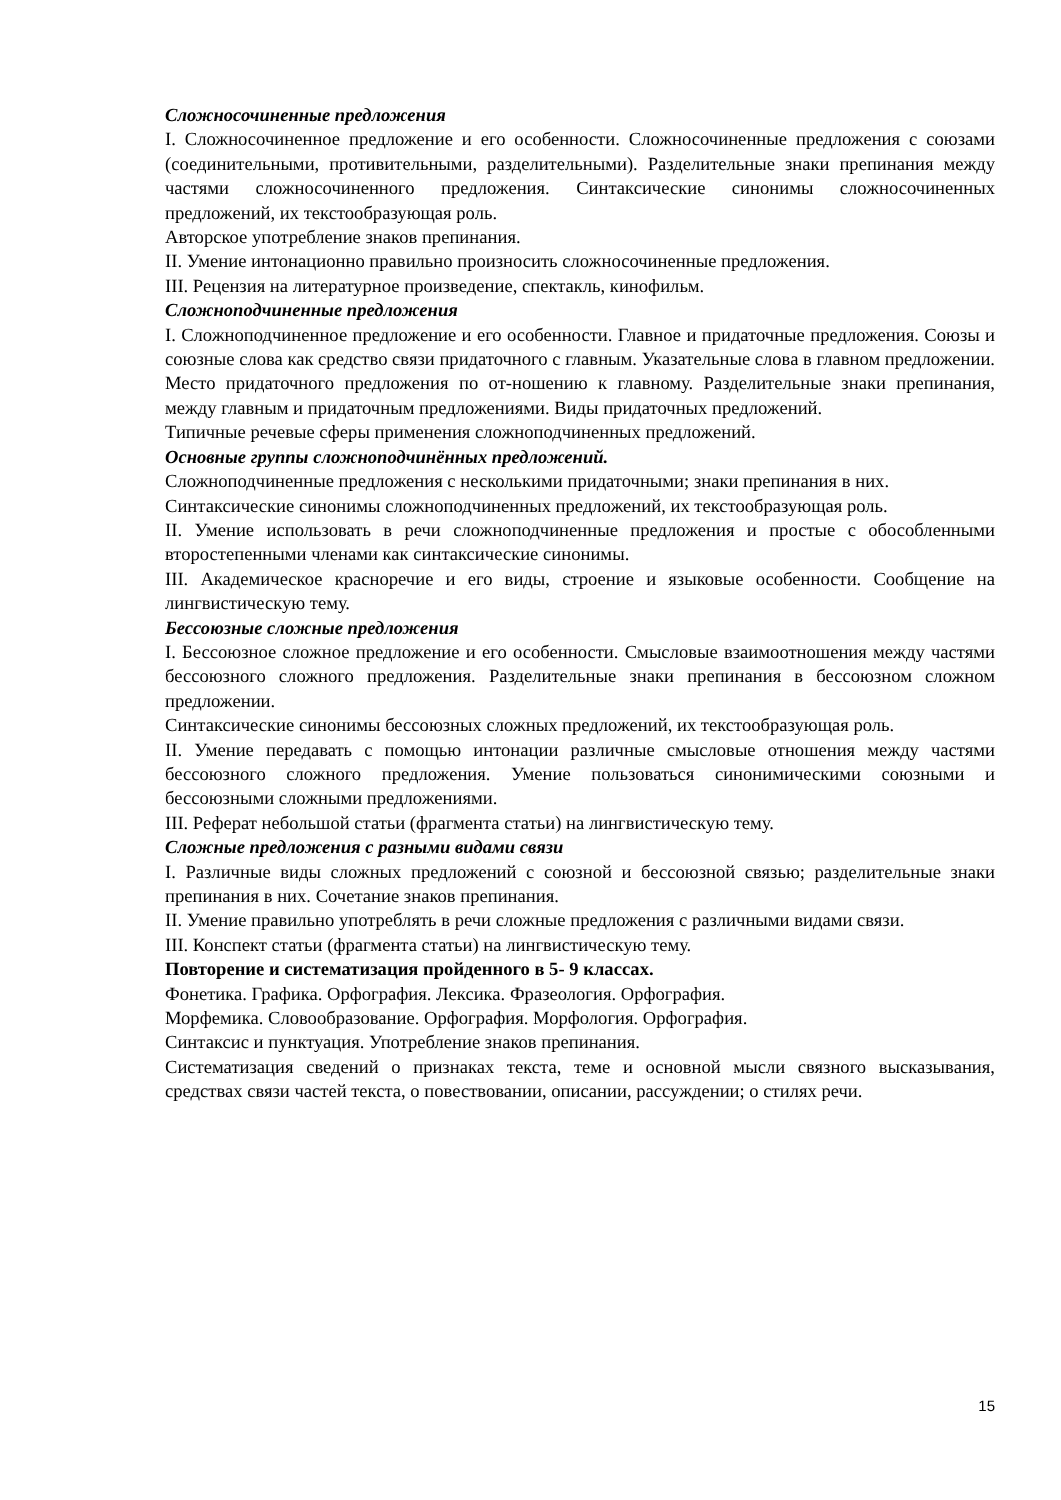Сложносочиненные предложения
I. Сложносочиненное предложение и его особенности. Сложносочиненные предложения с союзами (соединительными, противительными, разделительными). Разделительные знаки препинания между частями сложносочиненного предложения. Синтаксические синонимы сложносочиненных предложений, их текстообразующая роль.
Авторское употребление знаков препинания.
II. Умение интонационно правильно произносить сложносочиненные предложения.
III. Рецензия на литературное произведение, спектакль, кинофильм.
Сложноподчиненные предложения
I. Сложноподчиненное предложение и его особенности. Главное и придаточные предложения. Союзы и союзные слова как средство связи придаточного с главным. Указательные слова в главном предложении. Место придаточного предложения по от-ношению к главному. Разделительные знаки препинания, между главным и придаточным предложениями. Виды придаточных предложений.
Типичные речевые сферы применения сложноподчиненных предложений.
Основные группы сложноподчинённых предложений.
Сложноподчиненные предложения с несколькими придаточными; знаки препинания в них.
Синтаксические синонимы сложноподчиненных предложений, их текстообразующая роль.
II. Умение использовать в речи сложноподчиненные предложения и простые с обособленными второстепенными членами как синтаксические синонимы.
III. Академическое красноречие и его виды, строение и языковые особенности. Сообщение на лингвистическую тему.
Бессоюзные сложные предложения
I. Бессоюзное сложное предложение и его особенности. Смысловые взаимоотношения между частями бессоюзного сложного предложения. Разделительные знаки препинания в бессоюзном сложном предложении.
Синтаксические синонимы бессоюзных сложных предложений, их текстообразующая роль.
II. Умение передавать с помощью интонации различные смысловые отношения между частями бессоюзного сложного предложения. Умение пользоваться синонимическими союзными и бессоюзными сложными предложениями.
III. Реферат небольшой статьи (фрагмента статьи) на лингвистическую тему.
Сложные предложения с разными видами связи
I. Различные виды сложных предложений с союзной и бессоюзной связью; разделительные знаки препинания в них. Сочетание знаков препинания.
II. Умение правильно употреблять в речи сложные предложения с различными видами связи.
III. Конспект статьи (фрагмента статьи) на лингвистическую тему.
Повторение и систематизация пройденного в 5- 9 классах.
Фонетика. Графика. Орфография. Лексика. Фразеология. Орфография.
Морфемика. Словообразование. Орфография. Морфология. Орфография.
Синтаксис и пунктуация. Употребление знаков препинания.
Систематизация сведений о признаках текста, теме и основной мысли связного высказывания, средствах связи частей текста, о повествовании, описании, рассуждении; о стилях речи.
15